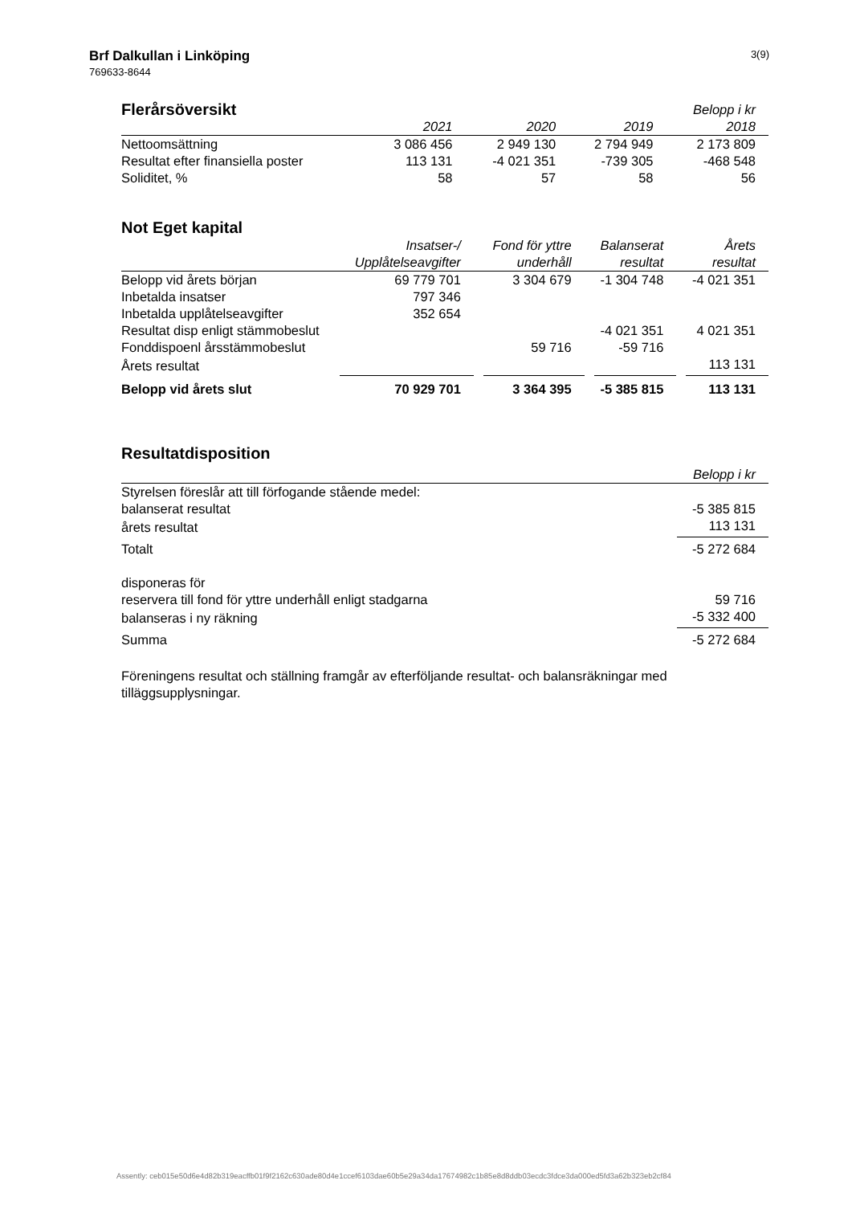Brf Dalkullan i Linköping
769633-8644
3(9)
| Flerårsöversikt | | | | Belopp i kr |
| | 2021 | 2020 | 2019 | 2018 |
| Nettoomsättning | 3 086 456 | 2 949 130 | 2 794 949 | 2 173 809 |
| Resultat efter finansiella poster | 113 131 | -4 021 351 | -739 305 | -468 548 |
| Soliditet, % | 58 | 57 | 58 | 56 |
Not Eget kapital
| | Insatser-/ | Fond för yttre | Balanserat | Årets |
| | Upplåtelseavgifter | underhåll | resultat | resultat |
| Belopp vid årets början | 69 779 701 | 3 304 679 | -1 304 748 | -4 021 351 |
| Inbetalda insatser | 797 346 | | | |
| Inbetalda upplåtelseavgifter | 352 654 | | | |
| Resultat disp enligt stämmobeslut | | | -4 021 351 | 4 021 351 |
| Fonddispoenl årsstämmobeslut | | 59 716 | -59 716 | |
| Årets resultat | | | | 113 131 |
| Belopp vid årets slut | 70 929 701 | 3 364 395 | -5 385 815 | 113 131 |
Resultatdisposition
| | Belopp i kr |
| Styrelsen föreslår att till förfogande stående medel: | |
| balanserat resultat | -5 385 815 |
| årets resultat | 113 131 |
| Totalt | -5 272 684 |
| disponeras för | |
| reservera till fond för yttre underhåll enligt stadgarna | 59 716 |
| balanseras i ny räkning | -5 332 400 |
| Summa | -5 272 684 |
Föreningens resultat och ställning framgår av efterföljande resultat- och balansräkningar med tilläggsupplysningar.
Assently: ceb015e50d6e4d82b319eacffb01f9f2162c630ade80d4e1ccef6103dae60b5e29a34da17674982c1b85e8d8ddb03ecdc3fdce3da000ed5fd3a62b323eb2cf84